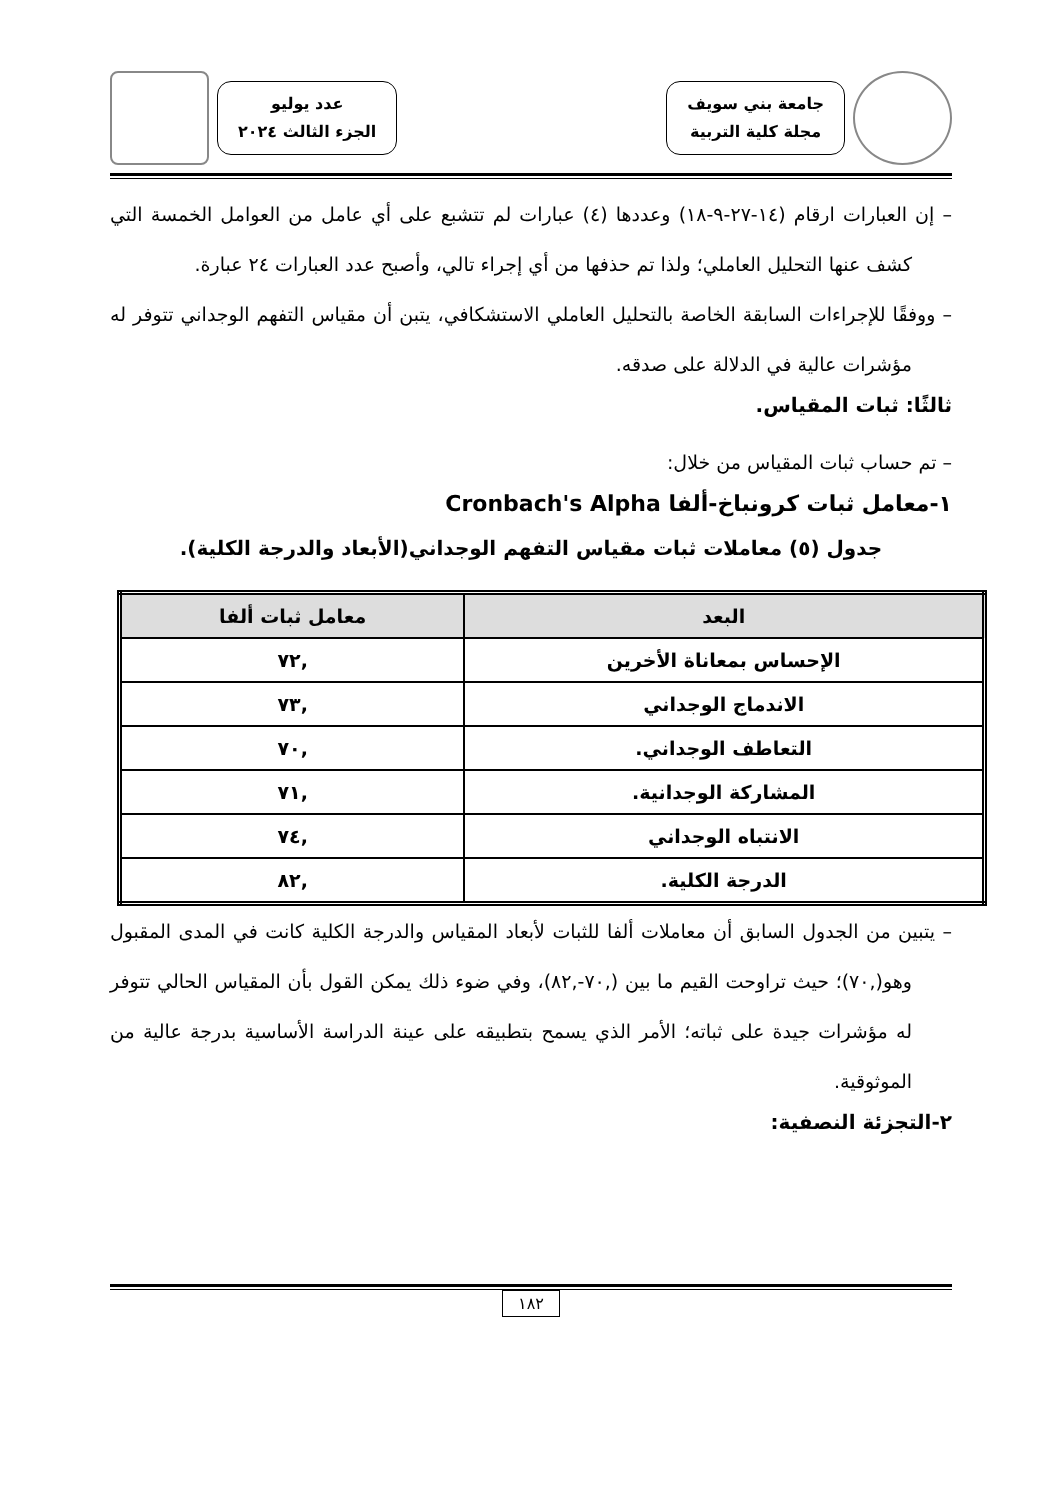جامعة بني سويف
مجلة كلية التربية
عدد يوليو
الجزء الثالث ٢٠٢٤
– إن العبارات ارقام (١٤-٢٧-٩-١٨) وعددها (٤) عبارات لم تتشبع على أي عامل من العوامل الخمسة التي كشف عنها التحليل العاملي؛ ولذا تم حذفها من أي إجراء تالي، وأصبح عدد العبارات ٢٤ عبارة.
– ووفقًا للإجراءات السابقة الخاصة بالتحليل العاملي الاستشكافي، يتبن أن مقياس التفهم الوجداني تتوفر له مؤشرات عالية في الدلالة على صدقه.
ثالثًا: ثبات المقياس.
– تم حساب ثبات المقياس من خلال:
١-معامل ثبات كرونباخ-ألفا Cronbach's Alpha
جدول (٥) معاملات ثبات مقياس التفهم الوجداني(الأبعاد والدرجة الكلية).
| البعد | معامل ثبات ألفا |
| --- | --- |
| الإحساس بمعاناة الأخرين | ,٧٢ |
| الاندماج الوجداني | ,٧٣ |
| التعاطف الوجداني. | ,٧٠ |
| المشاركة الوجدانية. | ,٧١ |
| الانتباه الوجداني | ,٧٤ |
| الدرجة الكلية. | ,٨٢ |
– يتبين من الجدول السابق أن معاملات ألفا للثبات لأبعاد المقياس والدرجة الكلية كانت في المدى المقبول وهو(,٧٠)؛ حيث تراوحت القيم ما بين (,٧٠-,٨٢)، وفي ضوء ذلك يمكن القول بأن المقياس الحالي تتوفر له مؤشرات جيدة على ثباته؛ الأمر الذي يسمح بتطبيقه على عينة الدراسة الأساسية بدرجة عالية من الموثوقية.
٢-التجزئة النصفية:
١٨٢